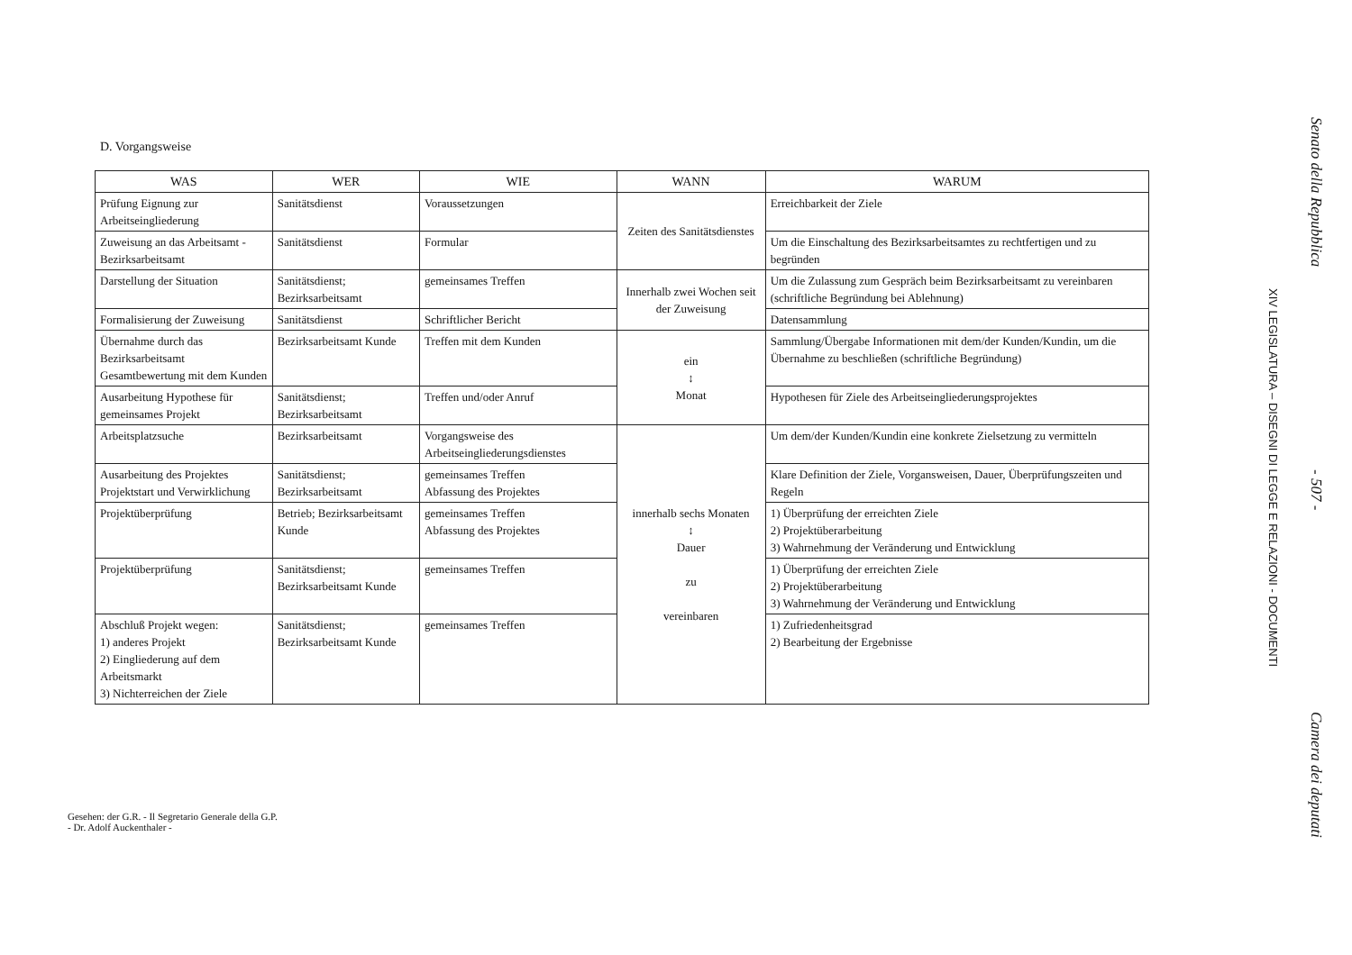D. Vorgangsweise
| WAS | WER | WIE | WANN | WARUM |
| --- | --- | --- | --- | --- |
| Prüfung Eignung zur Arbeitseingliederung | Sanitätsdienst | Voraussetzungen | Zeiten des Sanitätsdienstes | Erreichbarkeit der Ziele |
| Zuweisung an das Arbeitsamt - Bezirksarbeitsamt | Sanitätsdienst | Formular | | Um die Einschaltung des Bezirksarbeitsamtes zu rechtfertigen und zu begründen |
| Darstellung der Situation | Sanitätsdienst; Bezirksarbeitsamt | gemeinsames Treffen | Innerhalb zwei Wochen seit der Zuweisung | Um die Zulassung zum Gespräch beim Bezirksarbeitsamt zu vereinbaren (schriftliche Begründung bei Ablehnung) |
| Formalisierung der Zuweisung | Sanitätsdienst | Schriftlicher Bericht | | Datensammlung |
| Übernahme durch das Bezirksarbeitsamt Gesamtbewertung mit dem Kunden | Bezirksarbeitsamt Kunde | Treffen mit dem Kunden | ein ↕ Monat | Sammlung/Übergabe Informationen mit dem/der Kunden/Kundin, um die Übernahme zu beschließen (schriftliche Begründung) |
| Ausarbeitung Hypothese für gemeinsames Projekt | Sanitätsdienst; Bezirksarbeitsamt | Treffen und/oder Anruf | | Hypothesen für Ziele des Arbeitseingliederungsprojektes |
| Arbeitsplatzsuche | Bezirksarbeitsamt | Vorgangsweise des Arbeitseingliederungsdienstes | innerhalb sechs Monaten ↕ Dauer zu vereinbaren | Um dem/der Kunden/Kundin eine konkrete Zielsetzung zu vermitteln |
| Ausarbeitung des Projektes Projektstart und Verwirklichung | Sanitätsdienst; Bezirksarbeitsamt | gemeinsames Treffen Abfassung des Projektes | | Klare Definition der Ziele, Vorgansweisen, Dauer, Überprüfungszeiten und Regeln |
| Projektüberprüfung | Betrieb; Bezirksarbeitsamt Kunde | gemeinsames Treffen Abfassung des Projektes | | 1) Überprüfung der erreichten Ziele 2) Projektüberarbeitung 3) Wahrnehmung der Veränderung und Entwicklung |
| Projektüberprüfung | Sanitätsdienst; Bezirksarbeitsamt Kunde | gemeinsames Treffen | | 1) Überprüfung der erreichten Ziele 2) Projektüberarbeitung 3) Wahrnehmung der Veränderung und Entwicklung |
| Abschluß Projekt wegen: 1) anderes Projekt 2) Eingliederung auf dem Arbeitsmarkt 3) Nichterreichen der Ziele | Sanitätsdienst; Bezirksarbeitsamt Kunde | gemeinsames Treffen | | 1) Zufriedenheitsgrad 2) Bearbeitung der Ergebnisse |
Gesehen: der G.R. - Il Segretario Generale della G.P.
- Dr. Adolf Auckenthaler -
Senato della Repubblica - 507 - Camera dei deputati
XIV LEGISLATURA – DISEGNI DI LEGGE E RELAZIONI - DOCUMENTI